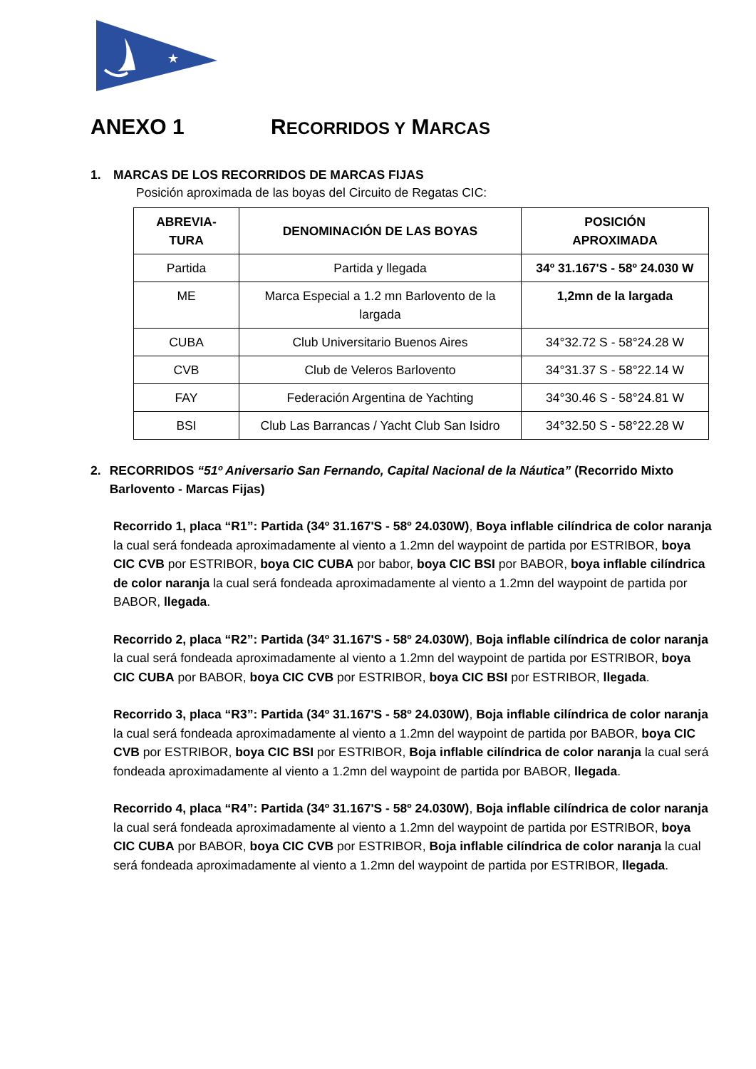★
ANEXO 1 RECORRIDOS Y MARCAS
1. MARCAS DE LOS RECORRIDOS DE MARCAS FIJAS
Posición aproximada de las boyas del Circuito de Regatas CIC:
| ABREVIA- TURA | DENOMINACIÓN DE LAS BOYAS | POSICIÓN APROXIMADA |
| --- | --- | --- |
| Partida | Partida y llegada | 34º 31.167'S - 58º 24.030 W |
| ME | Marca Especial a 1.2 mn Barlovento de la largada | 1,2mn de la largada |
| CUBA | Club Universitario Buenos Aires | 34°32.72 S - 58°24.28 W |
| CVB | Club de Veleros Barlovento | 34°31.37 S - 58°22.14 W |
| FAY | Federación Argentina de Yachting | 34°30.46 S - 58°24.81 W |
| BSI | Club Las Barrancas / Yacht Club San Isidro | 34°32.50 S - 58°22.28 W |
2. RECORRIDOS “51º Aniversario San Fernando, Capital Nacional de la Náutica” (Recorrido Mixto Barlovento - Marcas Fijas)
Recorrido 1, placa “R1”: Partida (34º 31.167'S - 58º 24.030W), Boya inflable cilíndrica de color naranja la cual será fondeada aproximadamente al viento a 1.2mn del waypoint de partida por ESTRIBOR, boya CIC CVB por ESTRIBOR, boya CIC CUBA por babor, boya CIC BSI por BABOR, boya inflable cilíndrica de color naranja la cual será fondeada aproximadamente al viento a 1.2mn del waypoint de partida por BABOR, llegada.
Recorrido 2, placa “R2”: Partida (34º 31.167'S - 58º 24.030W), Boja inflable cilíndrica de color naranja la cual será fondeada aproximadamente al viento a 1.2mn del waypoint de partida por ESTRIBOR, boya CIC CUBA por BABOR, boya CIC CVB por ESTRIBOR, boya CIC BSI por ESTRIBOR, llegada.
Recorrido 3, placa “R3”: Partida (34º 31.167'S - 58º 24.030W), Boja inflable cilíndrica de color naranja la cual será fondeada aproximadamente al viento a 1.2mn del waypoint de partida por BABOR, boya CIC CVB por ESTRIBOR, boya CIC BSI por ESTRIBOR, Boja inflable cilíndrica de color naranja la cual será fondeada aproximadamente al viento a 1.2mn del waypoint de partida por BABOR, llegada.
Recorrido 4, placa “R4”: Partida (34º 31.167'S - 58º 24.030W), Boja inflable cilíndrica de color naranja la cual será fondeada aproximadamente al viento a 1.2mn del waypoint de partida por ESTRIBOR, boya CIC CUBA por BABOR, boya CIC CVB por ESTRIBOR, Boja inflable cilíndrica de color naranja la cual será fondeada aproximadamente al viento a 1.2mn del waypoint de partida por ESTRIBOR, llegada.